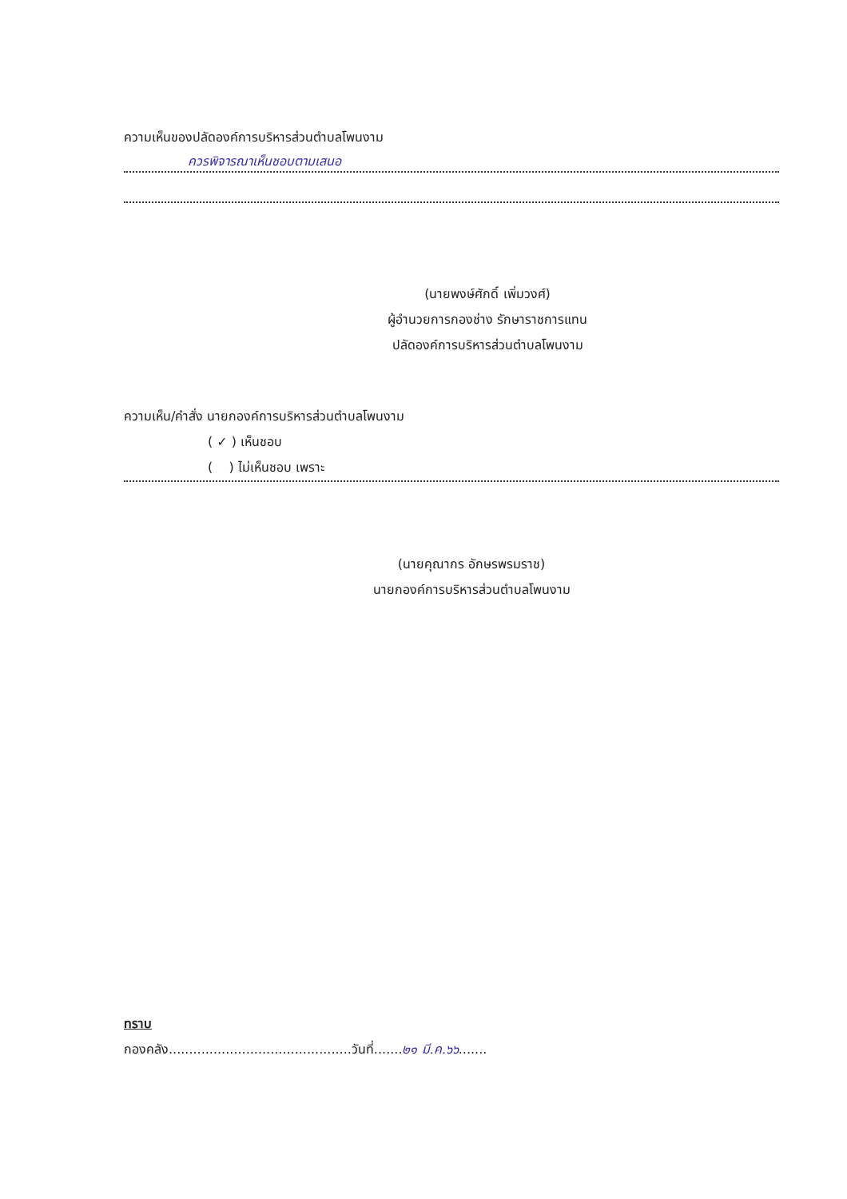ความเห็นของปลัดองค์การบริหารส่วนตำบลโพนงาม
ควรพิจารณาเห็นชอบตามเสนอ
(นายพงษ์ศักดิ์ เพิ่มวงศ์)
ผู้อำนวยการกองช่าง รักษาราชการแทน
ปลัดองค์การบริหารส่วนตำบลโพนงาม
ความเห็น/คำสั่ง นายกองค์การบริหารส่วนตำบลโพนงาม
( ✓ ) เห็นชอบ
( ) ไม่เห็นชอบ เพราะ
(นายคุณากร อักษรพรมราช)
นายกองค์การบริหารส่วนตำบลโพนงาม
ทราบ
กองคลัง.............................................วันที่.......๒๑ มี.ค.๖๖.......